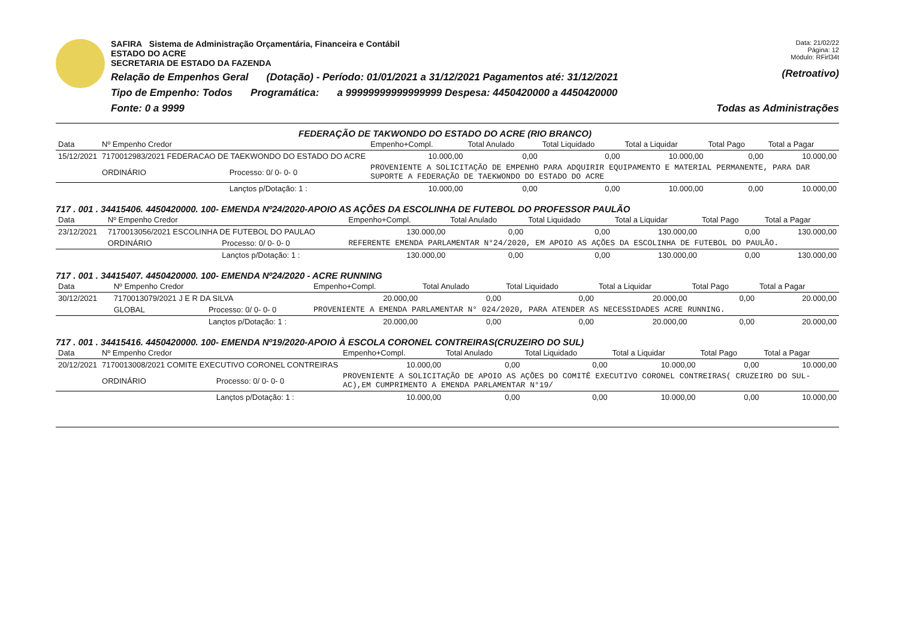Data: 21/02/22
Página: 12
Módulo: RFirl34t
(Retroativo)
SAFIRA Sistema de Administração Orçamentária, Financeira e Contábil
ESTADO DO ACRE
SECRETARIA DE ESTADO DA FAZENDA
Relação de Empenhos Geral (Dotação) - Período: 01/01/2021 a 31/12/2021 Pagamentos até: 31/12/2021
Tipo de Empenho: Todos Programática: a 99999999999999999 Despesa: 4450420000 a 4450420000
Fonte: 0 a 9999 Todas as Administrações
FEDERAÇÃO DE TAKWONDO DO ESTADO DO ACRE (RIO BRANCO)
| Data | Nº Empenho Credor | | Empenho+Compl. | Total Anulado | Total Liquidado | Total a Liquidar | Total Pago | Total a Pagar |
| --- | --- | --- | --- | --- | --- | --- | --- | --- |
| 15/12/2021 | 7170012983/2021 FEDERACAO DE TAEKWONDO DO ESTADO DO ACRE | | 10.000,00 | 0,00 | 0,00 | 10.000,00 | 0,00 | 10.000,00 |
| | ORDINÁRIO | Processo: 0/ 0- 0- 0 | PROVENIENTE A SOLICITAÇÃO DE EMPENHO PARA ADQUIRIR EQUIPAMENTO E MATERIAL PERMANENTE, PARA DAR SUPORTE A FEDERAÇÃO DE TAEKWONDO DO ESTADO DO ACRE | | | | | |
| | | Lançtos p/Dotação: 1 : | 10.000,00 | 0,00 | 0,00 | 10.000,00 | 0,00 | 10.000,00 |
717 . 001 . 34415406. 4450420000. 100- EMENDA Nº24/2020-APOIO AS AÇÕES DA ESCOLINHA DE FUTEBOL DO PROFESSOR PAULÃO
| Data | Nº Empenho Credor | | Empenho+Compl. | Total Anulado | Total Liquidado | Total a Liquidar | Total Pago | Total a Pagar |
| --- | --- | --- | --- | --- | --- | --- | --- | --- |
| 23/12/2021 | 7170013056/2021 ESCOLINHA DE FUTEBOL DO PAULAO | | 130.000,00 | 0,00 | 0,00 | 130.000,00 | 0,00 | 130.000,00 |
| | ORDINÁRIO | Processo: 0/ 0- 0- 0 | REFERENTE EMENDA PARLAMENTAR N°24/2020, EM APOIO AS AÇÕES DA ESCOLINHA DE FUTEBOL DO PAULÃO. | | | | | |
| | | Lançtos p/Dotação: 1 : | 130.000,00 | 0,00 | 0,00 | 130.000,00 | 0,00 | 130.000,00 |
717 . 001 . 34415407. 4450420000. 100- EMENDA Nº24/2020 - ACRE RUNNING
| Data | Nº Empenho Credor | | Empenho+Compl. | Total Anulado | Total Liquidado | Total a Liquidar | Total Pago | Total a Pagar |
| --- | --- | --- | --- | --- | --- | --- | --- | --- |
| 30/12/2021 | 7170013079/2021 J E R DA SILVA | | 20.000,00 | 0,00 | 0,00 | 20.000,00 | 0,00 | 20.000,00 |
| | GLOBAL | Processo: 0/ 0- 0- 0 | PROVENIENTE A EMENDA PARLAMENTAR N° 024/2020, PARA ATENDER AS NECESSIDADES ACRE RUNNING. | | | | | |
| | | Lançtos p/Dotação: 1 : | 20.000,00 | 0,00 | 0,00 | 20.000,00 | 0,00 | 20.000,00 |
717 . 001 . 34415416. 4450420000. 100- EMENDA Nº19/2020-APOIO À ESCOLA CORONEL CONTREIRAS(CRUZEIRO DO SUL)
| Data | Nº Empenho Credor | | Empenho+Compl. | Total Anulado | Total Liquidado | Total a Liquidar | Total Pago | Total a Pagar |
| --- | --- | --- | --- | --- | --- | --- | --- | --- |
| 20/12/2021 | 7170013008/2021 COMITE EXECUTIVO CORONEL CONTREIRAS | | 10.000,00 | 0,00 | 0,00 | 10.000,00 | 0,00 | 10.000,00 |
| | ORDINÁRIO | Processo: 0/ 0- 0- 0 | PROVENIENTE A SOLICITAÇÃO DE APOIO AS AÇÕES DO COMITÊ EXECUTIVO CORONEL CONTREIRAS( CRUZEIRO DO SUL- AC),EM CUMPRIMENTO A EMENDA PARLAMENTAR N°19/ | | | | | |
| | | Lançtos p/Dotação: 1 : | 10.000,00 | 0,00 | 0,00 | 10.000,00 | 0,00 | 10.000,00 |